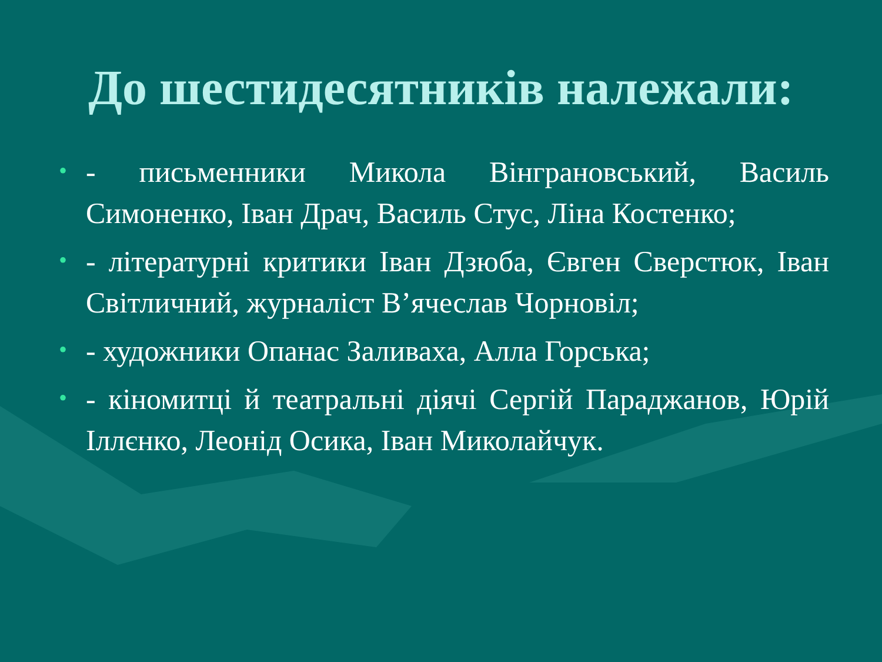До шестидесятників належали:
• - письменники Микола Вінграновський, Василь Симоненко, Іван Драч, Василь Стус, Ліна Костенко;
• - літературні критики Іван Дзюба, Євген Сверстюк, Іван Світличний, журналіст В’ячеслав Чорновіл;
• - художники Опанас Заливаха, Алла Горська;
• - кіномитці й театральні діячі Сергій Параджанов, Юрій Іллєнко, Леонід Осика, Іван Миколайчук.